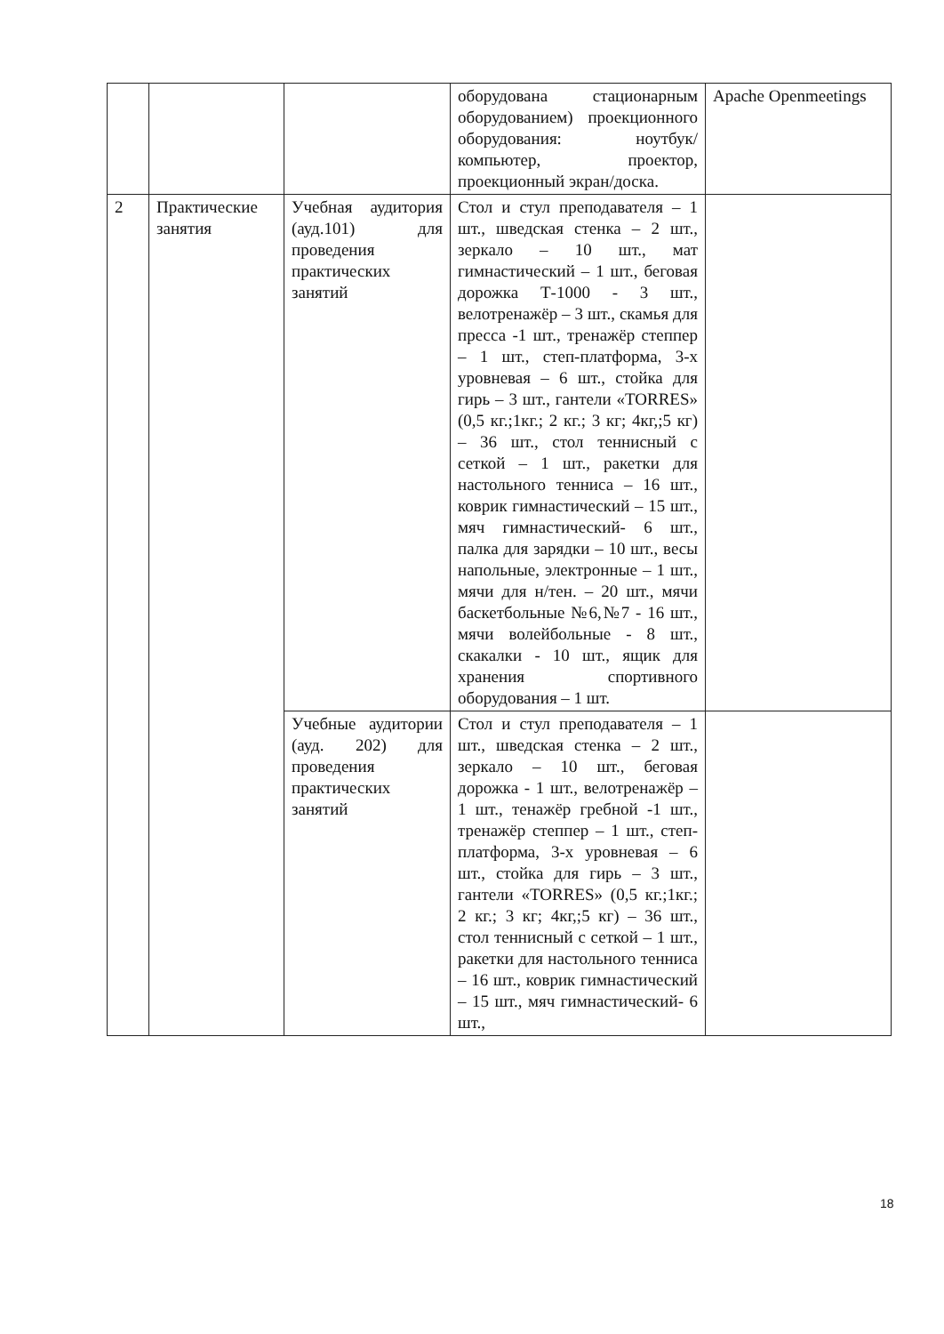| | | | оборудована стационарным оборудованием) проекционного оборудования: ноутбук/компьютер, проектор, проекционный экран/доска. | Apache Openmeetings |
| 2 | Практические занятия | Учебная аудитория (ауд.101) для проведения практических занятий | Стол и стул преподавателя – 1 шт., шведская стенка – 2 шт., зеркало – 10 шт., мат гимнастический – 1 шт., беговая дорожка Т-1000 - 3 шт., велотренажёр – 3 шт., скамья для пресса -1 шт., тренажёр степпер – 1 шт., степ-платформа, 3-х уровневая – 6 шт., стойка для гирь – 3 шт., гантели «TORRES» (0,5 кг.;1кг.; 2 кг.; 3 кг; 4кг,;5 кг) – 36 шт., стол теннисный с сеткой – 1 шт., ракетки для настольного тенниса – 16 шт., коврик гимнастический – 15 шт., мяч гимнастический- 6 шт., палка для зарядки – 10 шт., весы напольные, электронные – 1 шт., мячи для н/тен. – 20 шт., мячи баскетбольные №6,№7 - 16 шт., мячи волейбольные - 8 шт., скакалки - 10 шт., ящик для хранения спортивного оборудования – 1 шт. | |
| | | Учебные аудитории (ауд. 202) для проведения практических занятий | Стол и стул преподавателя – 1 шт., шведская стенка – 2 шт., зеркало – 10 шт., беговая дорожка - 1 шт., велотренажёр – 1 шт., тенажёр гребной -1 шт., тренажёр степпер – 1 шт., степ-платформа, 3-х уровневая – 6 шт., стойка для гирь – 3 шт., гантели «TORRES» (0,5 кг.;1кг.; 2 кг.; 3 кг; 4кг,;5 кг) – 36 шт., стол теннисный с сеткой – 1 шт., ракетки для настольного тенниса – 16 шт., коврик гимнастический – 15 шт., мяч гимнастический- 6 шт., | |
18